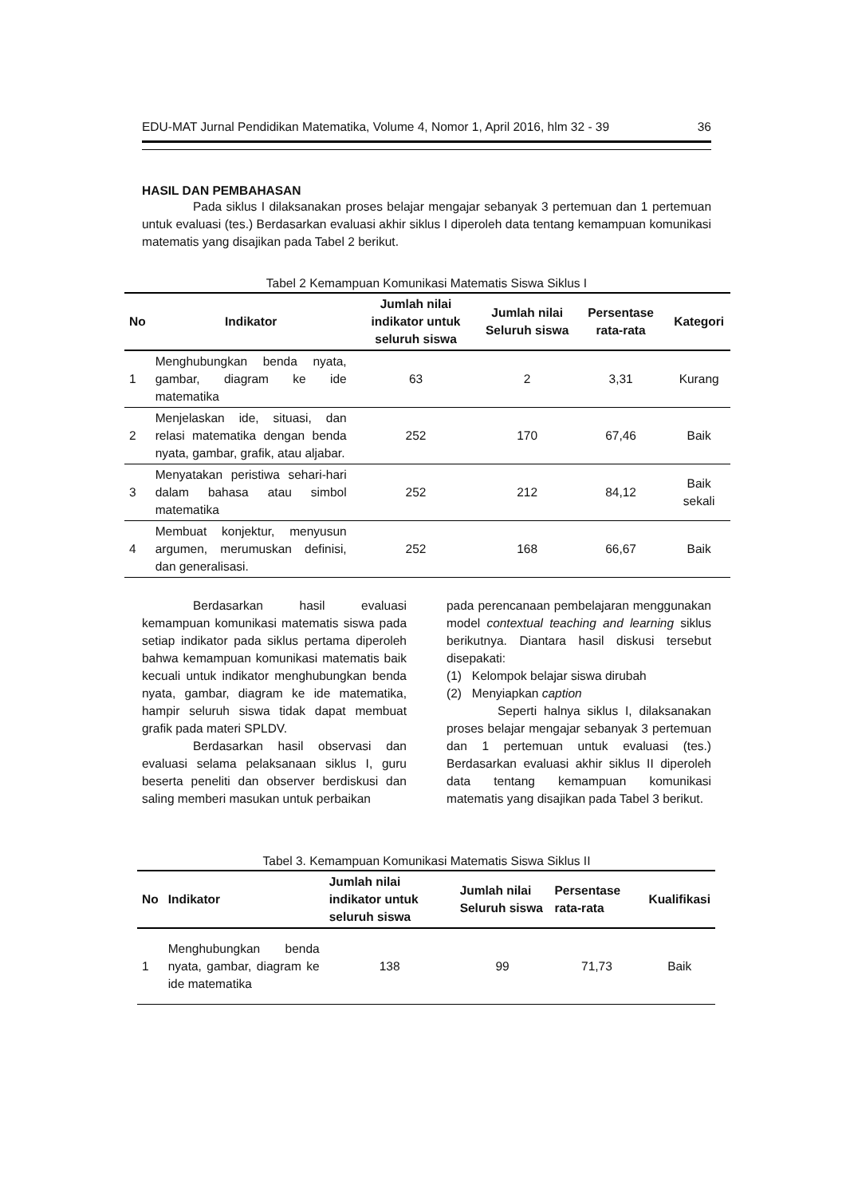EDU-MAT Jurnal Pendidikan Matematika, Volume 4, Nomor 1, April 2016, hlm 32 - 39 36
HASIL DAN PEMBAHASAN
Pada siklus I dilaksanakan proses belajar mengajar sebanyak 3 pertemuan dan 1 pertemuan untuk evaluasi (tes.) Berdasarkan evaluasi akhir siklus I diperoleh data tentang kemampuan komunikasi matematis yang disajikan pada Tabel 2 berikut.
Tabel 2 Kemampuan Komunikasi Matematis Siswa Siklus I
| No | Indikator | Jumlah nilai indikator untuk seluruh siswa | Jumlah nilai Seluruh siswa | Persentase rata-rata | Kategori |
| --- | --- | --- | --- | --- | --- |
| 1 | Menghubungkan benda nyata, gambar, diagram ke ide matematika | 63 | 2 | 3,31 | Kurang |
| 2 | Menjelaskan ide, situasi, dan relasi matematika dengan benda nyata, gambar, grafik, atau aljabar. | 252 | 170 | 67,46 | Baik |
| 3 | Menyatakan peristiwa sehari-hari dalam bahasa atau simbol matematika | 252 | 212 | 84,12 | Baik sekali |
| 4 | Membuat konjektur, menyusun argumen, merumuskan definisi, dan generalisasi. | 252 | 168 | 66,67 | Baik |
Berdasarkan hasil evaluasi kemampuan komunikasi matematis siswa pada setiap indikator pada siklus pertama diperoleh bahwa kemampuan komunikasi matematis baik kecuali untuk indikator menghubungkan benda nyata, gambar, diagram ke ide matematika, hampir seluruh siswa tidak dapat membuat grafik pada materi SPLDV.
Berdasarkan hasil observasi dan evaluasi selama pelaksanaan siklus I, guru beserta peneliti dan observer berdiskusi dan saling memberi masukan untuk perbaikan
pada perencanaan pembelajaran menggunakan model contextual teaching and learning siklus berikutnya. Diantara hasil diskusi tersebut disepakati:
(1) Kelompok belajar siswa dirubah
(2) Menyiapkan caption
Seperti halnya siklus I, dilaksanakan proses belajar mengajar sebanyak 3 pertemuan dan 1 pertemuan untuk evaluasi (tes.) Berdasarkan evaluasi akhir siklus II diperoleh data tentang kemampuan komunikasi matematis yang disajikan pada Tabel 3 berikut.
Tabel 3. Kemampuan Komunikasi Matematis Siswa Siklus II
| No | Indikator | Jumlah nilai indikator untuk seluruh siswa | Jumlah nilai Seluruh siswa | Persentase rata-rata | Kualifikasi |
| --- | --- | --- | --- | --- | --- |
| 1 | Menghubungkan benda nyata, gambar, diagram ke ide matematika | 138 | 99 | 71,73 | Baik |